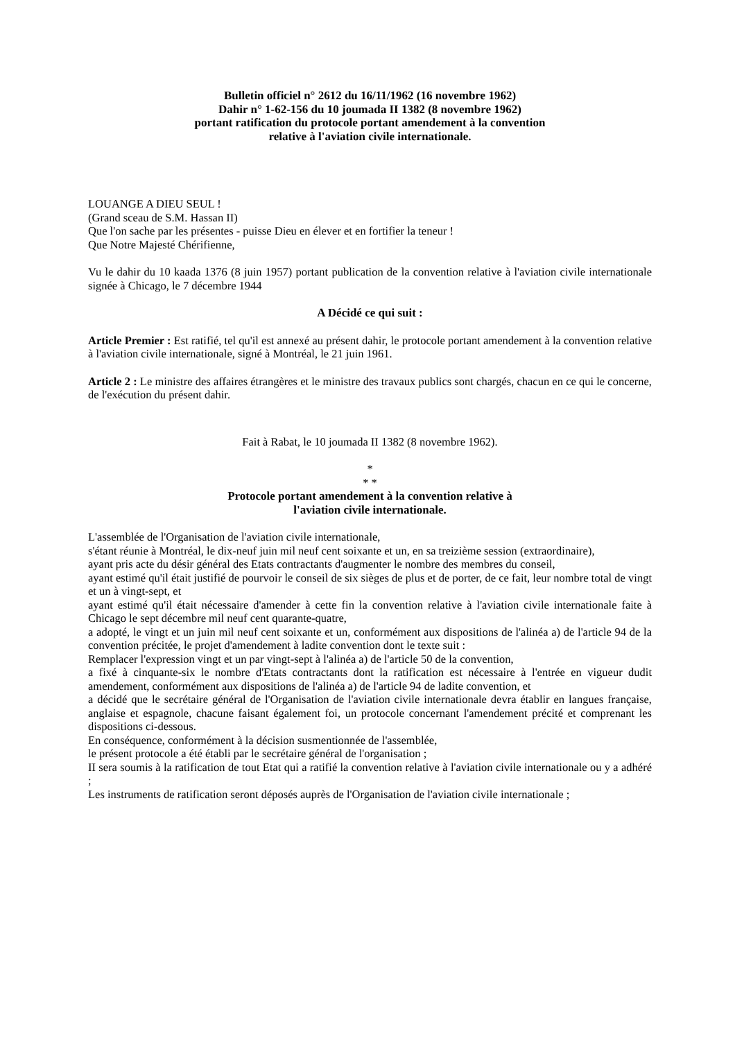Bulletin officiel n° 2612 du 16/11/1962 (16 novembre 1962)
Dahir n° 1-62-156 du 10 joumada II 1382 (8 novembre 1962)
portant ratification du protocole portant amendement à la convention
relative à l'aviation civile internationale.
LOUANGE A DIEU SEUL !
(Grand sceau de S.M. Hassan II)
Que l'on sache par les présentes - puisse Dieu en élever et en fortifier la teneur !
Que Notre Majesté Chérifienne,
Vu le dahir du 10 kaada 1376 (8 juin 1957) portant publication de la convention relative à l'aviation civile internationale signée à Chicago, le 7 décembre 1944
A Décidé ce qui suit :
Article Premier : Est ratifié, tel qu'il est annexé au présent dahir, le protocole portant amendement à la convention relative à l'aviation civile internationale, signé à Montréal, le 21 juin 1961.
Article 2 : Le ministre des affaires étrangères et le ministre des travaux publics sont chargés, chacun en ce qui le concerne, de l'exécution du présent dahir.
Fait à Rabat, le 10 joumada II 1382 (8 novembre 1962).
*
* *
Protocole portant amendement à la convention relative à
l'aviation civile internationale.
L'assemblée de l'Organisation de l'aviation civile internationale,
s'étant réunie à Montréal, le dix-neuf juin mil neuf cent soixante et un, en sa treizième session (extraordinaire),
ayant pris acte du désir général des Etats contractants d'augmenter le nombre des membres du conseil,
ayant estimé qu'il était justifié de pourvoir le conseil de six sièges de plus et de porter, de ce fait, leur nombre total de vingt et un à vingt-sept, et
ayant estimé qu'il était nécessaire d'amender à cette fin la convention relative à l'aviation civile internationale faite à Chicago le sept décembre mil neuf cent quarante-quatre,
a adopté, le vingt et un juin mil neuf cent soixante et un, conformément aux dispositions de l'alinéa a) de l'article 94 de la convention précitée, le projet d'amendement à ladite convention dont le texte suit :
Remplacer l'expression vingt et un par vingt-sept à l'alinéa a) de l'article 50 de la convention,
a fixé à cinquante-six le nombre d'Etats contractants dont la ratification est nécessaire à l'entrée en vigueur dudit amendement, conformément aux dispositions de l'alinéa a) de l'article 94 de ladite convention, et
a décidé que le secrétaire général de l'Organisation de l'aviation civile internationale devra établir en langues française, anglaise et espagnole, chacune faisant également foi, un protocole concernant l'amendement précité et comprenant les dispositions ci-dessous.
En conséquence, conformément à la décision susmentionnée de l'assemblée,
le présent protocole a été établi par le secrétaire général de l'organisation ;
II sera soumis à la ratification de tout Etat qui a ratifié la convention relative à l'aviation civile internationale ou y a adhéré ;
Les instruments de ratification seront déposés auprès de l'Organisation de l'aviation civile internationale ;